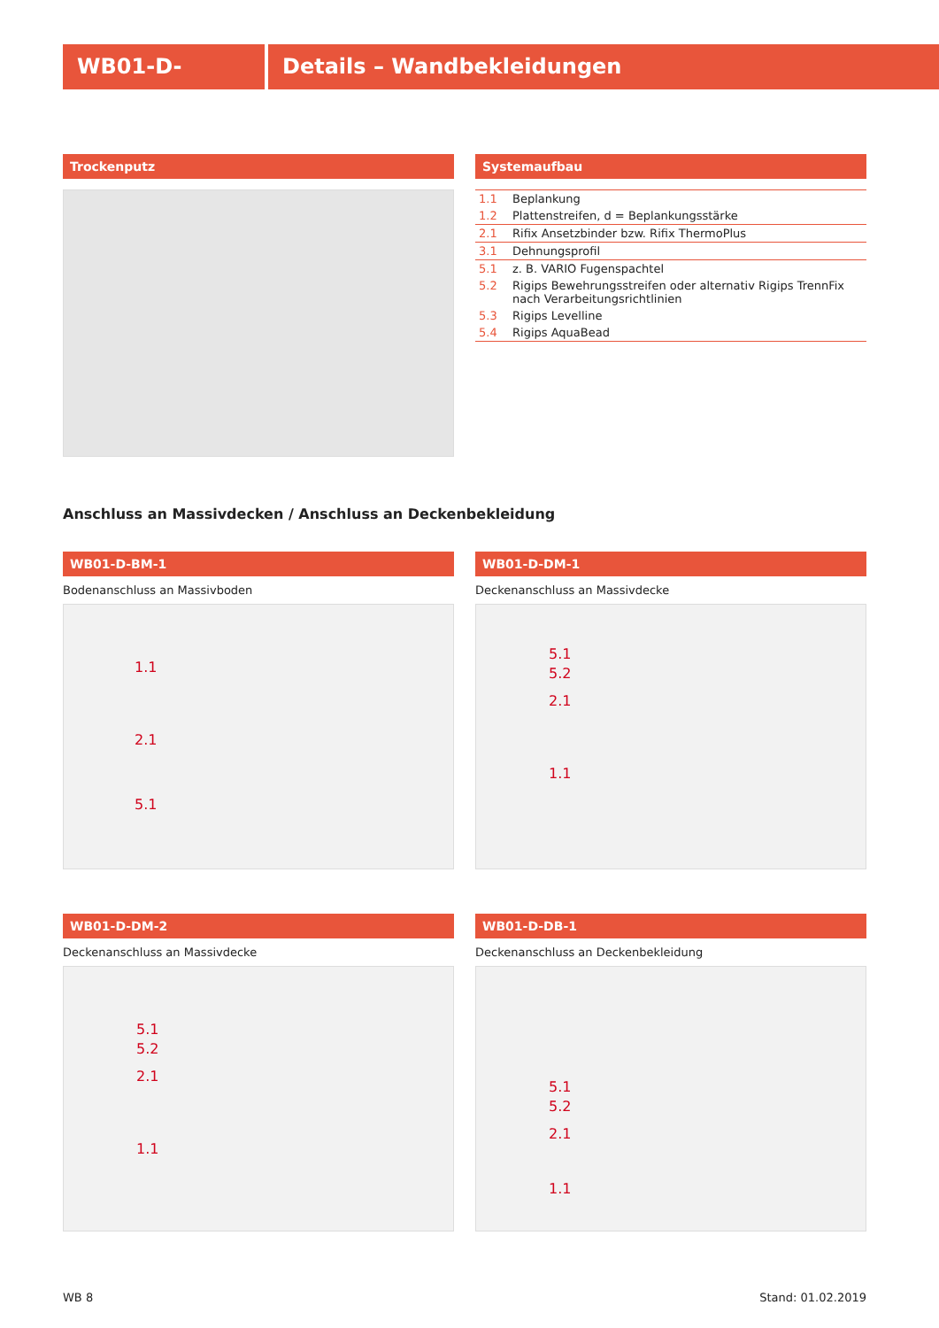WB01-D- Details – Wandbekleidungen
Trockenputz
Systemaufbau
| 1.1 | Beplankung |
| 1.2 | Plattenstreifen, d = Beplankungsstärke |
| 2.1 | Rifix Ansetzbinder bzw. Rifix ThermoPlus |
| 3.1 | Dehnungsprofil |
| 5.1 | z. B. VARIO Fugenspachtel |
| 5.2 | Rigips Bewehrungsstreifen oder alternativ Rigips TrennFix nach Verarbeitungsrichtlinien |
| 5.3 | Rigips Levelline |
| 5.4 | Rigips AquaBead |
Anschluss an Massivdecken / Anschluss an Deckenbekleidung
WB01-D-BM-1
Bodenanschluss an Massivboden
1.1
2.1
5.1
WB01-D-DM-1
Deckenanschluss an Massivdecke
5.1
5.2
2.1
1.1
WB01-D-DM-2
Deckenanschluss an Massivdecke
5.1
5.2
2.1
1.1
WB01-D-DB-1
Deckenanschluss an Deckenbekleidung
5.1
5.2
2.1
1.1
WB 8 Stand: 01.02.2019